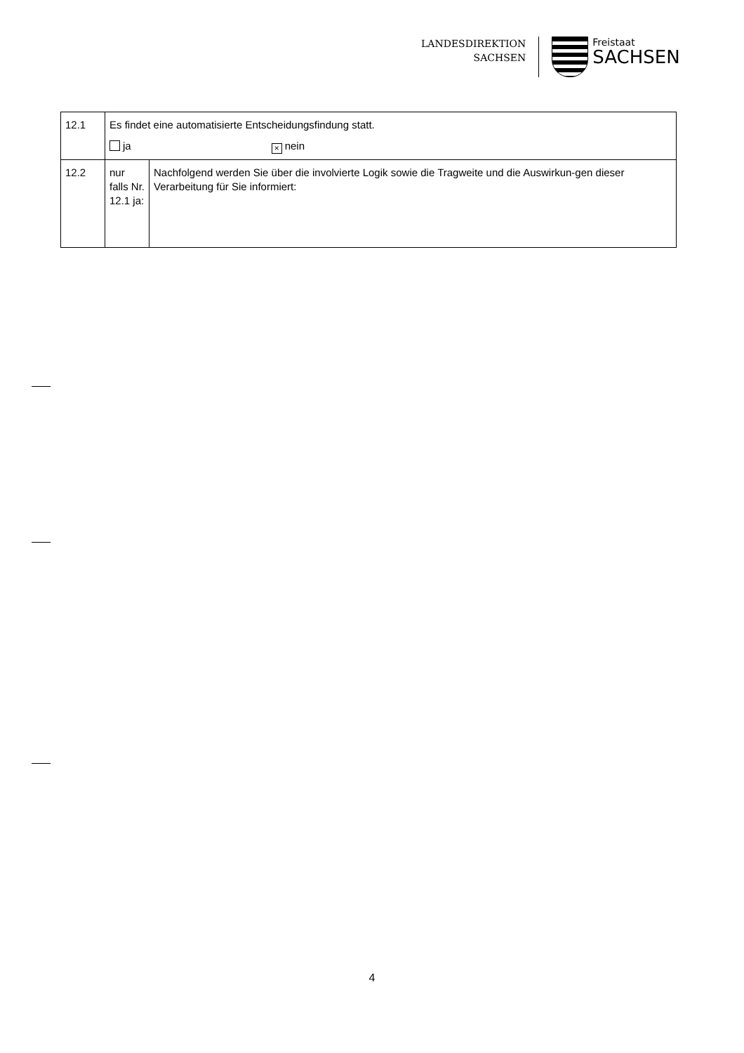LANDESDIREKTION
SACHSEN
Freistaat
SACHSEN
| 12.1 | Es findet eine automatisierte Entscheidungsfindung statt. ja × nein | |
| 12.2 | nur falls Nr. 12.1 ja: | Nachfolgend werden Sie über die involvierte Logik sowie die Tragweite und die Auswirkun-gen dieser Verarbeitung für Sie informiert: |
4